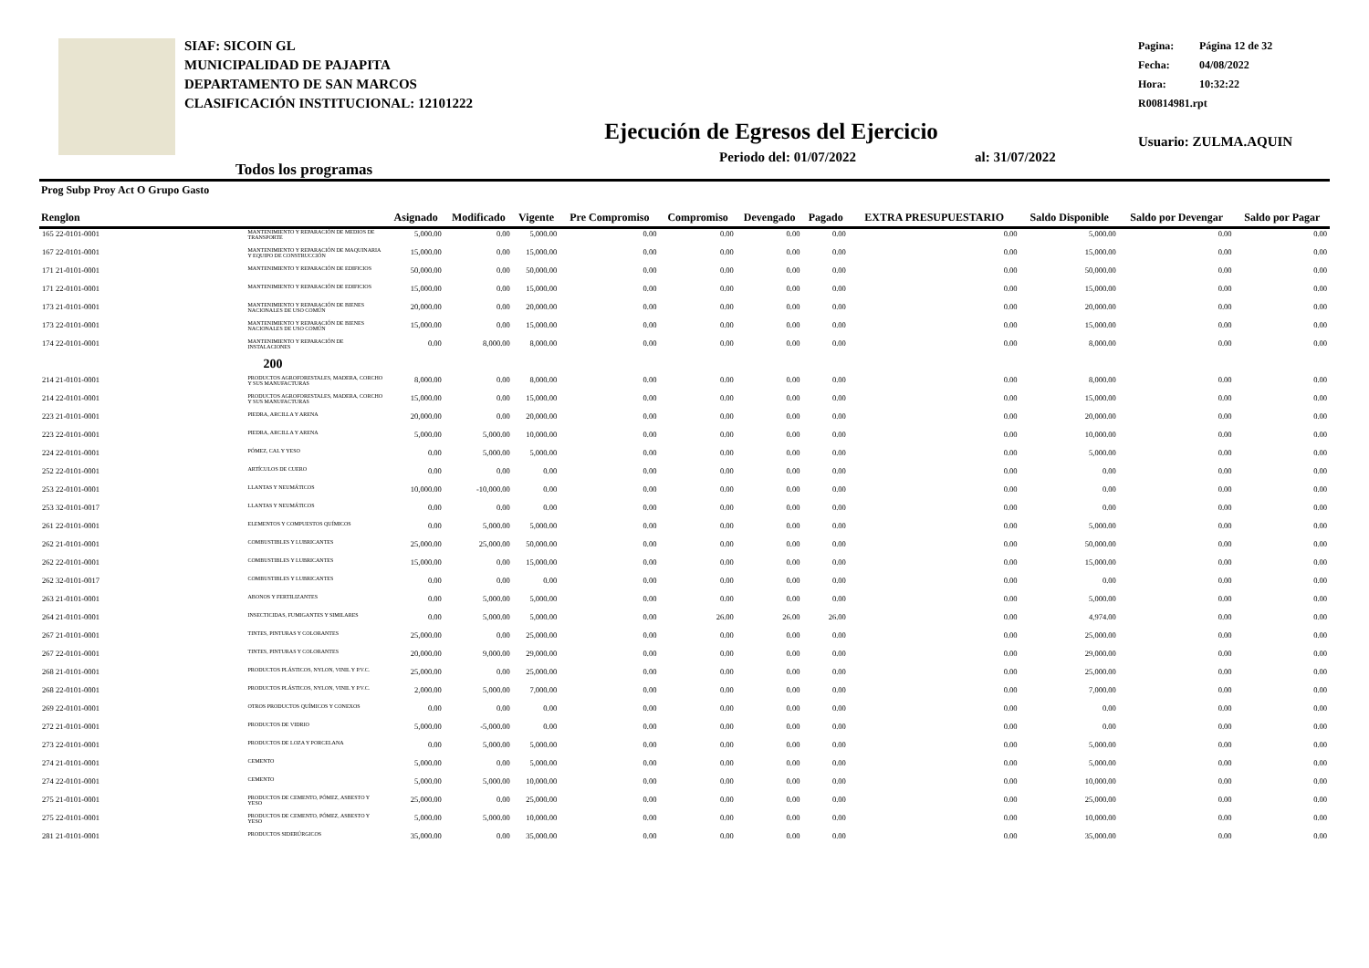SIAF: SICOIN GL
MUNICIPALIDAD DE PAJAPITA
DEPARTAMENTO DE SAN MARCOS
CLASIFICACIÓN INSTITUCIONAL: 12101222
Pagina: Página 12 de 32
Fecha: 04/08/2022
Hora: 10:32:22
R00814981.rpt
Usuario: ZULMA.AQUIN
Ejecución de Egresos del Ejercicio
Todos los programas
Periodo del: 01/07/2022 al: 31/07/2022
| Prog Subp Proy Act O Grupo Gasto Renglon | | Asignado | Modificado | Vigente | Pre Compromiso | Compromiso | Devengado | Pagado | EXTRA PRESUPUESTARIO | Saldo Disponible | Saldo por Devengar | Saldo por Pagar |
| --- | --- | --- | --- | --- | --- | --- | --- | --- | --- | --- | --- | --- |
| 165 22-0101-0001 | MANTENIMIENTO Y REPARACIÓN DE MEDIOS DE TRANSPORTE | 5,000.00 | 0.00 | 5,000.00 | 0.00 | 0.00 | 0.00 | 0.00 | 0.00 | 5,000.00 | 0.00 | 0.00 |
| 167 22-0101-0001 | MANTENIMIENTO Y REPARACIÓN DE MAQUINARIA Y EQUIPO DE CONSTRUCCIÓN | 15,000.00 | 0.00 | 15,000.00 | 0.00 | 0.00 | 0.00 | 0.00 | 0.00 | 15,000.00 | 0.00 | 0.00 |
| 171 21-0101-0001 | MANTENIMIENTO Y REPARACIÓN DE EDIFICIOS | 50,000.00 | 0.00 | 50,000.00 | 0.00 | 0.00 | 0.00 | 0.00 | 0.00 | 50,000.00 | 0.00 | 0.00 |
| 171 22-0101-0001 | MANTENIMIENTO Y REPARACIÓN DE EDIFICIOS | 15,000.00 | 0.00 | 15,000.00 | 0.00 | 0.00 | 0.00 | 0.00 | 0.00 | 15,000.00 | 0.00 | 0.00 |
| 173 21-0101-0001 | MANTENIMIENTO Y REPARACIÓN DE BIENES NACIONALES DE USO COMÚN | 20,000.00 | 0.00 | 20,000.00 | 0.00 | 0.00 | 0.00 | 0.00 | 0.00 | 20,000.00 | 0.00 | 0.00 |
| 173 22-0101-0001 | MANTENIMIENTO Y REPARACIÓN DE BIENES NACIONALES DE USO COMÚN | 15,000.00 | 0.00 | 15,000.00 | 0.00 | 0.00 | 0.00 | 0.00 | 0.00 | 15,000.00 | 0.00 | 0.00 |
| 174 22-0101-0001 | MANTENIMIENTO Y REPARACIÓN DE INSTALACIONES | 0.00 | 8,000.00 | 8,000.00 | 0.00 | 0.00 | 0.00 | 0.00 | 0.00 | 8,000.00 | 0.00 | 0.00 |
| | 200 | | | | | | | | | | | |
| 214 21-0101-0001 | PRODUCTOS AGROFORESTALES, MADERA, CORCHO Y SUS MANUFACTURAS | 8,000.00 | 0.00 | 8,000.00 | 0.00 | 0.00 | 0.00 | 0.00 | 0.00 | 8,000.00 | 0.00 | 0.00 |
| 214 22-0101-0001 | PRODUCTOS AGROFORESTALES, MADERA, CORCHO Y SUS MANUFACTURAS | 15,000.00 | 0.00 | 15,000.00 | 0.00 | 0.00 | 0.00 | 0.00 | 0.00 | 15,000.00 | 0.00 | 0.00 |
| 223 21-0101-0001 | PIEDRA, ARCILLA Y ARENA | 20,000.00 | 0.00 | 20,000.00 | 0.00 | 0.00 | 0.00 | 0.00 | 0.00 | 20,000.00 | 0.00 | 0.00 |
| 223 22-0101-0001 | PIEDRA, ARCILLA Y ARENA | 5,000.00 | 5,000.00 | 10,000.00 | 0.00 | 0.00 | 0.00 | 0.00 | 0.00 | 10,000.00 | 0.00 | 0.00 |
| 224 22-0101-0001 | PÓMEZ, CAL Y YESO | 0.00 | 5,000.00 | 5,000.00 | 0.00 | 0.00 | 0.00 | 0.00 | 0.00 | 5,000.00 | 0.00 | 0.00 |
| 252 22-0101-0001 | ARTÍCULOS DE CUERO | 0.00 | 0.00 | 0.00 | 0.00 | 0.00 | 0.00 | 0.00 | 0.00 | 0.00 | 0.00 | 0.00 |
| 253 22-0101-0001 | LLANTAS Y NEUMÁTICOS | 10,000.00 | -10,000.00 | 0.00 | 0.00 | 0.00 | 0.00 | 0.00 | 0.00 | 0.00 | 0.00 | 0.00 |
| 253 32-0101-0017 | LLANTAS Y NEUMÁTICOS | 0.00 | 0.00 | 0.00 | 0.00 | 0.00 | 0.00 | 0.00 | 0.00 | 0.00 | 0.00 | 0.00 |
| 261 22-0101-0001 | ELEMENTOS Y COMPUESTOS QUÍMICOS | 0.00 | 5,000.00 | 5,000.00 | 0.00 | 0.00 | 0.00 | 0.00 | 0.00 | 5,000.00 | 0.00 | 0.00 |
| 262 21-0101-0001 | COMBUSTIBLES Y LUBRICANTES | 25,000.00 | 25,000.00 | 50,000.00 | 0.00 | 0.00 | 0.00 | 0.00 | 0.00 | 50,000.00 | 0.00 | 0.00 |
| 262 22-0101-0001 | COMBUSTIBLES Y LUBRICANTES | 15,000.00 | 0.00 | 15,000.00 | 0.00 | 0.00 | 0.00 | 0.00 | 0.00 | 15,000.00 | 0.00 | 0.00 |
| 262 32-0101-0017 | COMBUSTIBLES Y LUBRICANTES | 0.00 | 0.00 | 0.00 | 0.00 | 0.00 | 0.00 | 0.00 | 0.00 | 0.00 | 0.00 | 0.00 |
| 263 21-0101-0001 | ABONOS Y FERTILIZANTES | 0.00 | 5,000.00 | 5,000.00 | 0.00 | 0.00 | 0.00 | 0.00 | 0.00 | 5,000.00 | 0.00 | 0.00 |
| 264 21-0101-0001 | INSECTICIDAS, FUMIGANTES Y SIMILARES | 0.00 | 5,000.00 | 5,000.00 | 0.00 | 26.00 | 26.00 | 26.00 | 0.00 | 4,974.00 | 0.00 | 0.00 |
| 267 21-0101-0001 | TINTES, PINTURAS Y COLORANTES | 25,000.00 | 0.00 | 25,000.00 | 0.00 | 0.00 | 0.00 | 0.00 | 0.00 | 25,000.00 | 0.00 | 0.00 |
| 267 22-0101-0001 | TINTES, PINTURAS Y COLORANTES | 20,000.00 | 9,000.00 | 29,000.00 | 0.00 | 0.00 | 0.00 | 0.00 | 0.00 | 29,000.00 | 0.00 | 0.00 |
| 268 21-0101-0001 | PRODUCTOS PLÁSTICOS, NYLON, VINIL Y P.V.C. | 25,000.00 | 0.00 | 25,000.00 | 0.00 | 0.00 | 0.00 | 0.00 | 0.00 | 25,000.00 | 0.00 | 0.00 |
| 268 22-0101-0001 | PRODUCTOS PLÁSTICOS, NYLON, VINIL Y P.V.C. | 2,000.00 | 5,000.00 | 7,000.00 | 0.00 | 0.00 | 0.00 | 0.00 | 0.00 | 7,000.00 | 0.00 | 0.00 |
| 269 22-0101-0001 | OTROS PRODUCTOS QUÍMICOS Y CONEXOS | 0.00 | 0.00 | 0.00 | 0.00 | 0.00 | 0.00 | 0.00 | 0.00 | 0.00 | 0.00 | 0.00 |
| 272 21-0101-0001 | PRODUCTOS DE VIDRIO | 5,000.00 | -5,000.00 | 0.00 | 0.00 | 0.00 | 0.00 | 0.00 | 0.00 | 0.00 | 0.00 | 0.00 |
| 273 22-0101-0001 | PRODUCTOS DE LOZA Y PORCELANA | 0.00 | 5,000.00 | 5,000.00 | 0.00 | 0.00 | 0.00 | 0.00 | 0.00 | 5,000.00 | 0.00 | 0.00 |
| 274 21-0101-0001 | CEMENTO | 5,000.00 | 0.00 | 5,000.00 | 0.00 | 0.00 | 0.00 | 0.00 | 0.00 | 5,000.00 | 0.00 | 0.00 |
| 274 22-0101-0001 | CEMENTO | 5,000.00 | 5,000.00 | 10,000.00 | 0.00 | 0.00 | 0.00 | 0.00 | 0.00 | 10,000.00 | 0.00 | 0.00 |
| 275 21-0101-0001 | PRODUCTOS DE CEMENTO, PÓMEZ, ASBESTO Y YESO | 25,000.00 | 0.00 | 25,000.00 | 0.00 | 0.00 | 0.00 | 0.00 | 0.00 | 25,000.00 | 0.00 | 0.00 |
| 275 22-0101-0001 | PRODUCTOS DE CEMENTO, PÓMEZ, ASBESTO Y YESO | 5,000.00 | 5,000.00 | 10,000.00 | 0.00 | 0.00 | 0.00 | 0.00 | 0.00 | 10,000.00 | 0.00 | 0.00 |
| 281 21-0101-0001 | PRODUCTOS SIDERÚRGICOS | 35,000.00 | 0.00 | 35,000.00 | 0.00 | 0.00 | 0.00 | 0.00 | 0.00 | 35,000.00 | 0.00 | 0.00 |
EN EL EJERCICIO EN EL PERIODO ACUMULADO